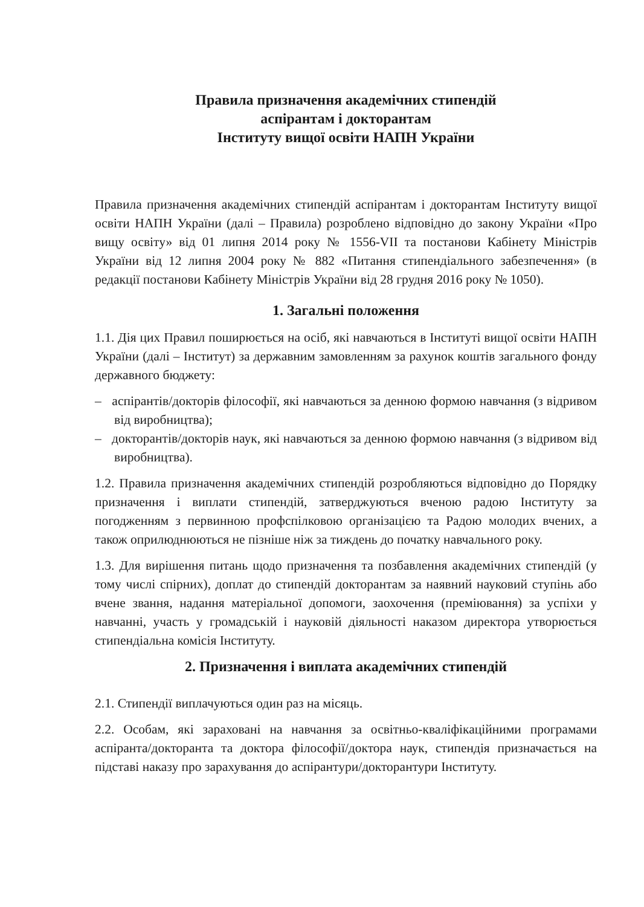Правила призначення академічних стипендій
аспірантам і докторантам
Інституту вищої освіти НАПН України
Правила призначення академічних стипендій аспірантам і докторантам Інституту вищої освіти НАПН України (далі – Правила) розроблено відповідно до закону України «Про вищу освіту» від 01 липня 2014 року № 1556-VII та постанови Кабінету Міністрів України від 12 липня 2004 року № 882 «Питання стипендіального забезпечення» (в редакції постанови Кабінету Міністрів України від 28 грудня 2016 року № 1050).
1. Загальні положення
1.1. Дія цих Правил поширюється на осіб, які навчаються в Інституті вищої освіти НАПН України (далі – Інститут) за державним замовленням за рахунок коштів загального фонду державного бюджету:
– аспірантів/докторів філософії, які навчаються за денною формою навчання (з відривом від виробництва);
– докторантів/докторів наук, які навчаються за денною формою навчання (з відривом від виробництва).
1.2. Правила призначення академічних стипендій розробляються відповідно до Порядку призначення і виплати стипендій, затверджуються вченою радою Інституту за погодженням з первинною профспілковою організацією та Радою молодих вчених, а також оприлюднюються не пізніше ніж за тиждень до початку навчального року.
1.3. Для вирішення питань щодо призначення та позбавлення академічних стипендій (у тому числі спірних), доплат до стипендій докторантам за наявний науковий ступінь або вчене звання, надання матеріальної допомоги, заохочення (преміювання) за успіхи у навчанні, участь у громадській і науковій діяльності наказом директора утворюється стипендіальна комісія Інституту.
2. Призначення і виплата академічних стипендій
2.1. Стипендії виплачуються один раз на місяць.
2.2. Особам, які зараховані на навчання за освітньо-кваліфікаційними програмами аспіранта/докторанта та доктора філософії/доктора наук, стипендія призначається на підставі наказу про зарахування до аспірантури/докторантури Інституту.